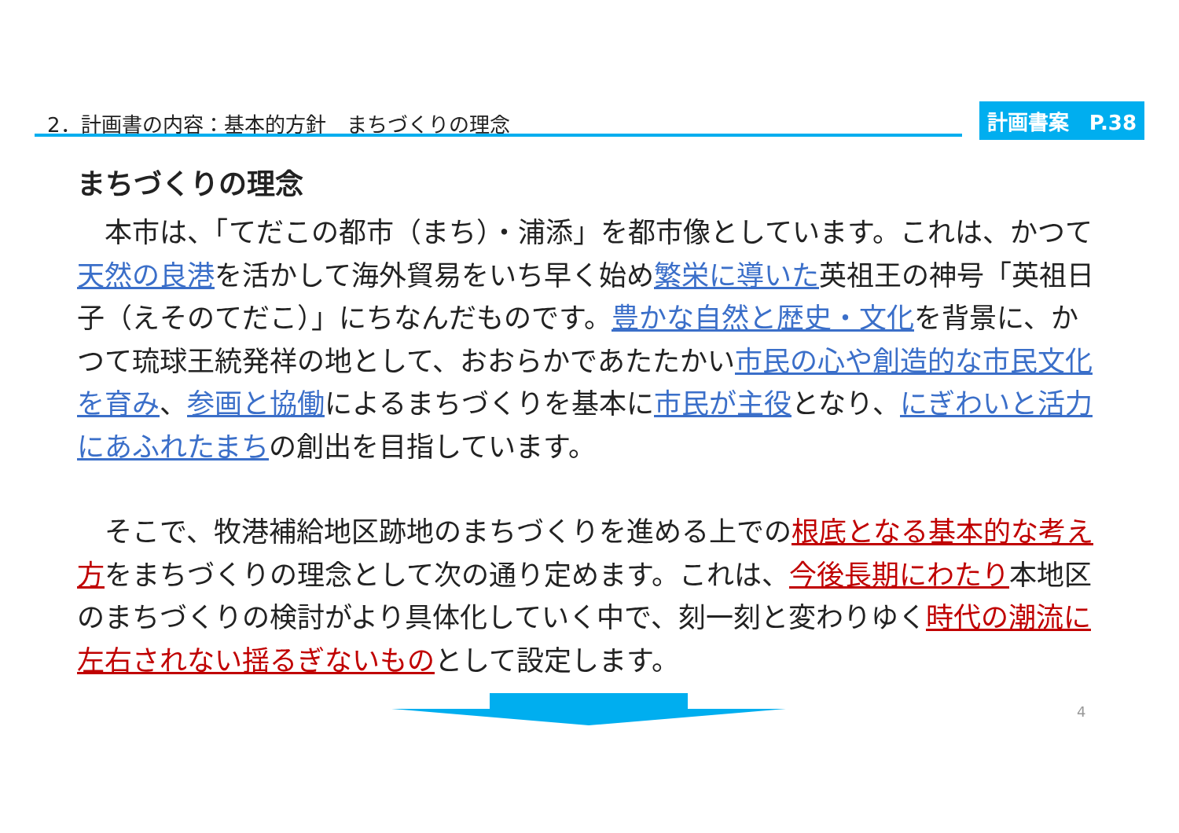2．計画書の内容：基本的方針　まちづくりの理念
計画書案　P.38
まちづくりの理念
　本市は、「てだこの都市（まち）・浦添」を都市像としています。これは、かつて天然の良港を活かして海外貿易をいち早く始め繁栄に導いた英祖王の神号「英祖日子（えそのてだこ）」にちなんだものです。豊かな自然と歴史・文化を背景に、かつて琉球王統発祥の地として、おおらかであたたかい市民の心や創造的な市民文化を育み、参画と協働によるまちづくりを基本に市民が主役となり、にぎわいと活力にあふれたまちの創出を目指しています。
　そこで、牧港補給地区跡地のまちづくりを進める上での根底となる基本的な考え方をまちづくりの理念として次の通り定めます。これは、今後長期にわたり本地区のまちづくりの検討がより具体化していく中で、刻一刻と変わりゆく時代の潮流に左右されない揺るぎないものとして設定します。
4